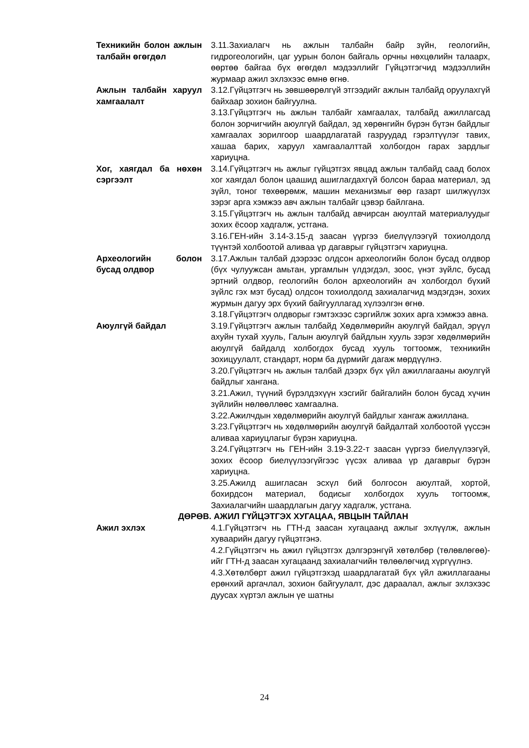Техникийн болон ажлын талбайн өгөгдөл
3.11.Захиалагч нь ажлын талбайн байр зүйн, геологийн, гидрогеологийн, цаг уурын болон байгаль орчны нөхцөлийн талаарх, өөртөө байгаа бүх өгөгдөл мэдээллийг Гүйцэтгэгчид мэдээллийн журмаар ажил эхлэхээс өмнө өгнө.
Ажлын талбайн харуул хамгаалалт
3.12.Гүйцэтгэгч нь зөвшөөрөлгүй этгээдийг ажлын талбайд оруулахгүй байхаар зохион байгуулна.
3.13.Гүйцэтгэгч нь ажлын талбайг хамгаалах, талбайд ажиллагсад болон зорчигчийн аюулгүй байдал, эд хөрөнгийн бүрэн бүтэн байдлыг хамгаалах зорилгоор шаардлагатай газруудад гэрэлтүүлэг тавих, хашаа барих, харуул хамгаалалттай холбогдон гарах зардлыг хариуцна.
Хог, хаягдал ба нөхөн сэргээлт
3.14.Гүйцэтгэгч нь ажлыг гүйцэтгэх явцад ажлын талбайд саад болох хог хаягдал болон цаашид ашиглагдахгүй болсон бараа материал, эд зүйл, тоног төхөөрөмж, машин механизмыг өөр газарт шилжүүлэх зэрэг арга хэмжээ авч ажлын талбайг цэвэр байлгана.
3.15.Гүйцэтгэгч нь ажлын талбайд авчирсан аюултай материалуудыг зохих ёсоор хадгалж, устгана.
3.16.ГЕН-ийн 3.14-3.15-д заасан үүргээ биелүүлээгүй тохиолдолд түүнтэй холбоотой аливаа үр дагаврыг гүйцэтгэгч хариуцна.
Археологийн болон бусад олдвор
3.17.Ажлын талбай дээрээс олдсон археологийн болон бусад олдвор (бүх чулуужсан амьтан, ургамлын үлдэгдэл, зоос, үнэт зүйлс, бусад эртний олдвор, геологийн болон археологийн ач холбогдол бүхий зүйлс гэх мэт бусад) олдсон тохиолдолд захиалагчид мэдэгдэн, зохих журмын дагуу эрх бүхий байгууллагад хүлээлгэн өгнө.
3.18.Гүйцэтгэгч олдворыг гэмтэхээс сэргийлж зохих арга хэмжээ авна.
Аюулгүй байдал 3.19.Гүйцэтгэгч ажлын талбайд Хөдөлмөрийн аюулгүй байдал, эрүүл ахуйн тухай хууль, Галын аюулгүй байдлын хууль зэрэг хөдөлмөрийн аюулгүй байдалд холбогдох бусад хууль тогтоомж, техникийн зохицуулалт, стандарт, норм ба дүрмийг дагаж мөрдүүлнэ.
3.20.Гүйцэтгэгч нь ажлын талбай дээрх бүх үйл ажиллагааны аюулгүй байдлыг хангана.
3.21.Ажил, түүний бүрэлдэхүүн хэсгийг байгалийн болон бусад хүчин зүйлийн нөлөөллөөс хамгаална.
3.22.Ажилчдын хөдөлмөрийн аюулгүй байдлыг хангаж ажиллана.
3.23.Гүйцэтгэгч нь хөдөлмөрийн аюулгүй байдалтай холбоотой үүссэн аливаа хариуцлагыг бүрэн хариуцна.
3.24.Гүйцэтгэгч нь ГЕН-ийн 3.19-3.22-т заасан үүргээ биелүүлээгүй, зохих ёсоор биелүүлээгүйгээс үүсэх аливаа үр дагаврыг бүрэн хариуцна.
3.25.Ажилд ашигласан эсхүл бий болгосон аюултай, хортой, бохирдсон материал, бодисыг холбогдох хууль тогтоомж, Захиалагчийн шаардлагын дагуу хадгалж, устгана.
ДӨРӨВ. АЖИЛ ГҮЙЦЭТГЭХ ХУГАЦАА, ЯВЦЫН ТАЙЛАН
Ажил эхлэх 4.1.Гүйцэтгэгч нь ГТН-д заасан хугацаанд ажлыг эхлүүлж, ажлын хуваарийн дагуу гүйцэтгэнэ.
4.2.Гүйцэтгэгч нь ажил гүйцэтгэх дэлгэрэнгүй хөтөлбөр (төлөвлөгөө)-ийг ГТН-д заасан хугацаанд захиалагчийн төлөөлөгчид хүргүүлнэ.
4.3.Хөтөлбөрт ажил гүйцэтгэхэд шаардлагатай бүх үйл ажиллагааны ерөнхий аргачлал, зохион байгуулалт, дэс дараалал, ажлыг эхлэхээс дуусах хүртэл ажлын үе шатны
24